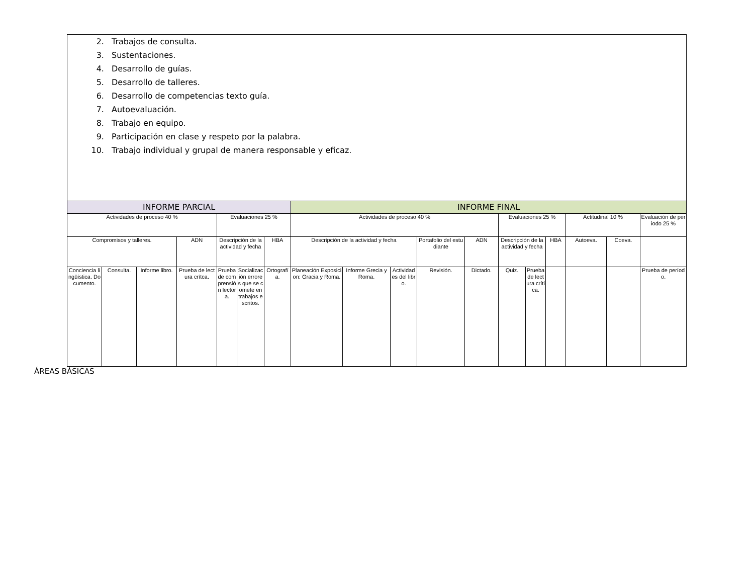| 2. Trabajos de consulta. 3. Sustentaciones. 4. Desarrollo de guías. 5. Desarrollo de talleres. 6. Desarrollo de competencias texto guía. 7. Autoevaluación. 8. Trabajo en equipo. 9. Participación en clase y respeto por la palabra. 10. Trabajo individual y grupal de manera responsable y eficaz. | | | | | | | | | | | | | | | | | |
| INFORME PARCIAL | | | | | | | INFORME FINAL | | | | | | | | | | |
| Actividades de proceso 40 % | | | | Evaluaciones 25 % | | | Actividades de proceso 40 % | | | | | Evaluaciones 25 % | | | Actitudinal 10 % | | Evaluación de periodo 25 % |
| Compromisos y talleres. | | | ADN | Descripción de la actividad y fecha | | HBA | Descripción de la actividad y fecha | | | Portafolio del estudiante | ADN | Descripción de la actividad y fecha | | HBA | Autoeva. | Coeva. | |
| Conciencia lingüística. Documento. | Consulta. | Informe libro. | Prueba de lectura crítca. | Prueba de comprensión lectora. | Socialización errores que se comete en trabajos escritos. | Ortografía. | Planeación Exposicion: Gracia y Roma. | Informe Grecia y Roma. | Actividades del libro. | Revisión. | Dictado. | Quiz. | Prueba de lectura crítica. | | | | Prueba de período. |
ÁREAS BÁSICAS